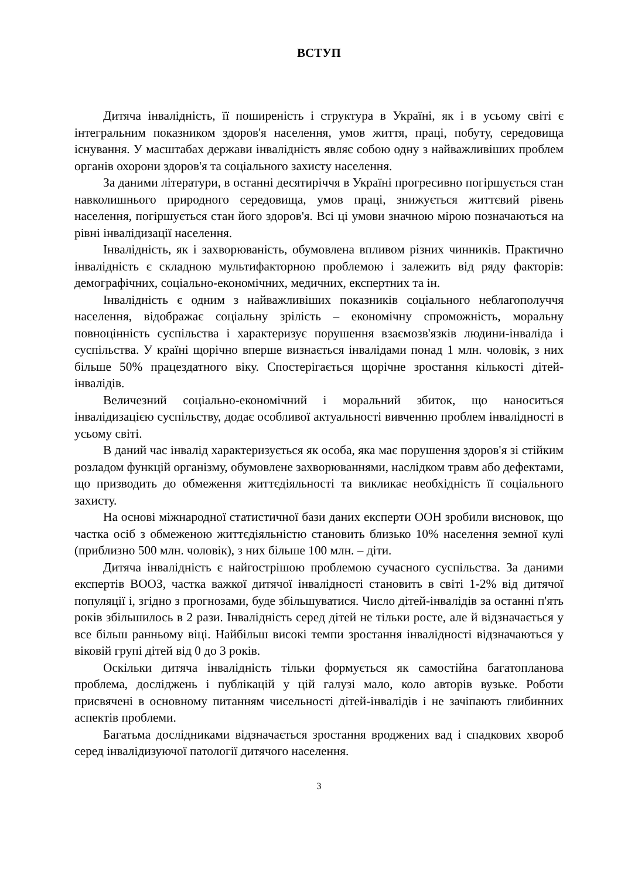ВСТУП
Дитяча інвалідність, її поширеність і структура в Україні, як і в усьому світі є інтегральним показником здоров'я населення, умов життя, праці, побуту, середовища існування. У масштабах держави інвалідність являє собою одну з найважливіших проблем органів охорони здоров'я та соціального захисту населення.
За даними літератури, в останні десятиріччя в Україні прогресивно погіршується стан навколишнього природного середовища, умов праці, знижується життєвий рівень населення, погіршується стан його здоров'я. Всі ці умови значною мірою позначаються на рівні інвалідизації населення.
Інвалідність, як і захворюваність, обумовлена впливом різних чинників. Практично інвалідність є складною мультифакторною проблемою і залежить від ряду факторів: демографічних, соціально-економічних, медичних, експертних та ін.
Інвалідність є одним з найважливіших показників соціального неблагополуччя населення, відображає соціальну зрілість – економічну спроможність, моральну повноцінність суспільства і характеризує порушення взаємозв'язків людини-інваліда і суспільства. У країні щорічно вперше визнається інвалідами понад 1 млн. чоловік, з них більше 50% працездатного віку. Спостерігається щорічне зростання кількості дітей-інвалідів.
Величезний соціально-економічний і моральний збиток, що наноситься інвалідизацією суспільству, додає особливої актуальності вивченню проблем інвалідності в усьому світі.
В даний час інвалід характеризується як особа, яка має порушення здоров'я зі стійким розладом функцій організму, обумовлене захворюваннями, наслідком травм або дефектами, що призводить до обмеження життєдіяльності та викликає необхідність її соціального захисту.
На основі міжнародної статистичної бази даних експерти ООН зробили висновок, що частка осіб з обмеженою життєдіяльністю становить близько 10% населення земної кулі (приблизно 500 млн. чоловік), з них більше 100 млн. – діти.
Дитяча інвалідність є найгострішою проблемою сучасного суспільства. За даними експертів ВООЗ, частка важкої дитячої інвалідності становить в світі 1-2% від дитячої популяції і, згідно з прогнозами, буде збільшуватися. Число дітей-інвалідів за останні п'ять років збільшилось в 2 рази. Інвалідність серед дітей не тільки росте, але й відзначається у все більш ранньому віці. Найбільш високі темпи зростання інвалідності відзначаються у віковій групі дітей від 0 до 3 років.
Оскільки дитяча інвалідність тільки формується як самостійна багатопланова проблема, досліджень і публікацій у цій галузі мало, коло авторів вузьке. Роботи присвячені в основному питанням чисельності дітей-інвалідів і не зачіпають глибинних аспектів проблеми.
Багатьма дослідниками відзначається зростання вроджених вад і спадкових хвороб серед інвалідизуючої патології дитячого населення.
3